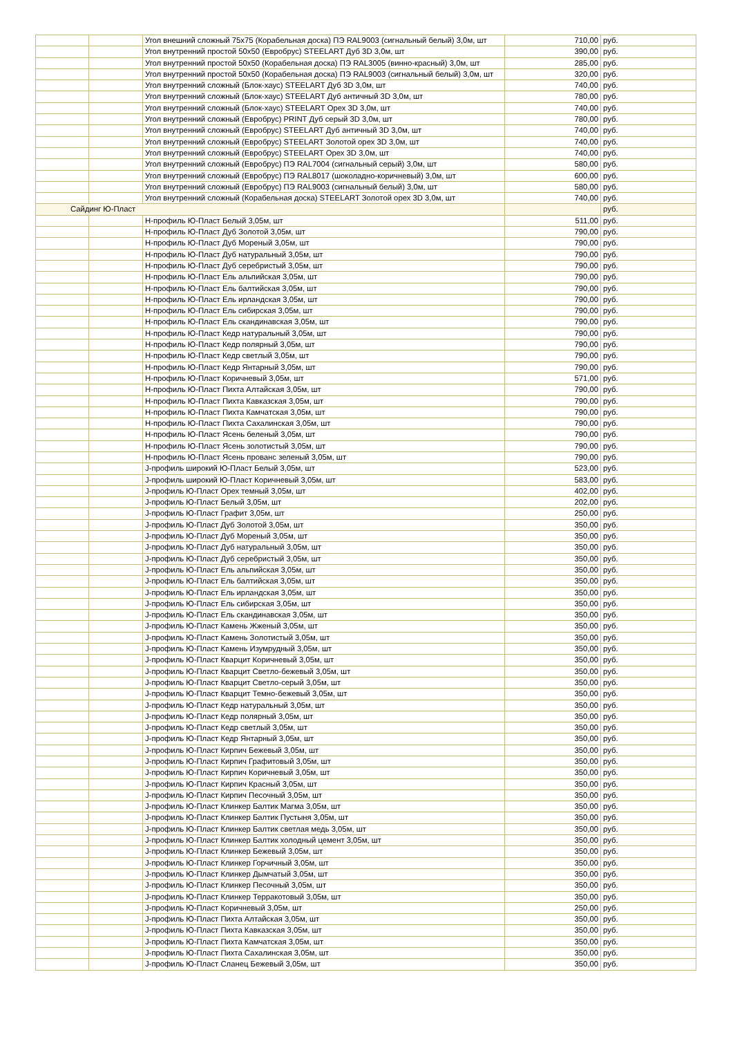| | | Угол внешний сложный 75х75 (Корабельная доска) ПЭ RAL9003 (сигнальный белый) 3,0м, шт | 710,00 | руб. |
| | | Угол внутренний простой 50х50 (Евробрус) STEELART Дуб 3D 3,0м, шт | 390,00 | руб. |
| | | Угол внутренний простой 50х50 (Корабельная доска) ПЭ RAL3005 (винно-красный) 3,0м, шт | 285,00 | руб. |
| | | Угол внутренний простой 50х50 (Корабельная доска) ПЭ RAL9003 (сигнальный белый) 3,0м, шт | 320,00 | руб. |
| | | Угол внутренний сложный (Блок-хаус) STEELART Дуб 3D 3,0м, шт | 740,00 | руб. |
| | | Угол внутренний сложный (Блок-хаус) STEELART Дуб античный 3D 3,0м, шт | 780,00 | руб. |
| | | Угол внутренний сложный (Блок-хаус) STEELART Орех 3D 3,0м, шт | 740,00 | руб. |
| | | Угол внутренний сложный (Евробрус) PRINT Дуб серый 3D 3,0м, шт | 780,00 | руб. |
| | | Угол внутренний сложный (Евробрус) STEELART Дуб античный 3D 3,0м, шт | 740,00 | руб. |
| | | Угол внутренний сложный (Евробрус) STEELART Золотой орех 3D 3,0м, шт | 740,00 | руб. |
| | | Угол внутренний сложный (Евробрус) STEELART Орех 3D 3,0м, шт | 740,00 | руб. |
| | | Угол внутренний сложный (Евробрус) ПЭ RAL7004 (сигнальный серый) 3,0м, шт | 580,00 | руб. |
| | | Угол внутренний сложный (Евробрус) ПЭ RAL8017 (шоколадно-коричневый) 3,0м, шт | 600,00 | руб. |
| | | Угол внутренний сложный (Евробрус) ПЭ RAL9003 (сигнальный белый) 3,0м, шт | 580,00 | руб. |
| | | Угол внутренний сложный (Корабельная доска) STEELART Золотой орех 3D 3,0м, шт | 740,00 | руб. |
| Сайдинг Ю-Пласт | | | | руб. |
| | | H-профиль Ю-Пласт Белый 3,05м, шт | 511,00 | руб. |
| | | H-профиль Ю-Пласт Дуб Золотой 3,05м, шт | 790,00 | руб. |
| | | H-профиль Ю-Пласт Дуб Мореный 3,05м, шт | 790,00 | руб. |
| | | H-профиль Ю-Пласт Дуб натуральный 3,05м, шт | 790,00 | руб. |
| | | H-профиль Ю-Пласт Дуб серебристый 3,05м, шт | 790,00 | руб. |
| | | H-профиль Ю-Пласт Ель альпийская 3,05м, шт | 790,00 | руб. |
| | | H-профиль Ю-Пласт Ель балтийская 3,05м, шт | 790,00 | руб. |
| | | H-профиль Ю-Пласт Ель ирландская 3,05м, шт | 790,00 | руб. |
| | | H-профиль Ю-Пласт Ель сибирская 3,05м, шт | 790,00 | руб. |
| | | H-профиль Ю-Пласт Ель скандинавская 3,05м, шт | 790,00 | руб. |
| | | H-профиль Ю-Пласт Кедр натуральный 3,05м, шт | 790,00 | руб. |
| | | H-профиль Ю-Пласт Кедр полярный 3,05м, шт | 790,00 | руб. |
| | | H-профиль Ю-Пласт Кедр светлый 3,05м, шт | 790,00 | руб. |
| | | H-профиль Ю-Пласт Кедр Янтарный 3,05м, шт | 790,00 | руб. |
| | | H-профиль Ю-Пласт Коричневый 3,05м, шт | 571,00 | руб. |
| | | H-профиль Ю-Пласт Пихта Алтайская 3,05м, шт | 790,00 | руб. |
| | | H-профиль Ю-Пласт Пихта Кавказская 3,05м, шт | 790,00 | руб. |
| | | H-профиль Ю-Пласт Пихта Камчатская 3,05м, шт | 790,00 | руб. |
| | | H-профиль Ю-Пласт Пихта Сахалинская 3,05м, шт | 790,00 | руб. |
| | | H-профиль Ю-Пласт Ясень беленый 3,05м, шт | 790,00 | руб. |
| | | H-профиль Ю-Пласт Ясень золотистый 3,05м, шт | 790,00 | руб. |
| | | H-профиль Ю-Пласт Ясень прованс зеленый 3,05м, шт | 790,00 | руб. |
| | | J-профиль широкий Ю-Пласт Белый 3,05м, шт | 523,00 | руб. |
| | | J-профиль широкий Ю-Пласт Коричневый 3,05м, шт | 583,00 | руб. |
| | | J-профиль Ю-Пласт Орех темный 3,05м, шт | 402,00 | руб. |
| | | J-профиль Ю-Пласт Белый 3,05м, шт | 202,00 | руб. |
| | | J-профиль Ю-Пласт Графит 3,05м, шт | 250,00 | руб. |
| | | J-профиль Ю-Пласт Дуб Золотой 3,05м, шт | 350,00 | руб. |
| | | J-профиль Ю-Пласт Дуб Мореный 3,05м, шт | 350,00 | руб. |
| | | J-профиль Ю-Пласт Дуб натуральный 3,05м, шт | 350,00 | руб. |
| | | J-профиль Ю-Пласт Дуб серебристый 3,05м, шт | 350,00 | руб. |
| | | J-профиль Ю-Пласт Ель альпийская 3,05м, шт | 350,00 | руб. |
| | | J-профиль Ю-Пласт Ель балтийская 3,05м, шт | 350,00 | руб. |
| | | J-профиль Ю-Пласт Ель ирландская 3,05м, шт | 350,00 | руб. |
| | | J-профиль Ю-Пласт Ель сибирская 3,05м, шт | 350,00 | руб. |
| | | J-профиль Ю-Пласт Ель скандинавская 3,05м, шт | 350,00 | руб. |
| | | J-профиль Ю-Пласт Камень Жженый 3,05м, шт | 350,00 | руб. |
| | | J-профиль Ю-Пласт Камень Золотистый 3,05м, шт | 350,00 | руб. |
| | | J-профиль Ю-Пласт Камень Изумрудный 3,05м, шт | 350,00 | руб. |
| | | J-профиль Ю-Пласт Кварцит Коричневый 3,05м, шт | 350,00 | руб. |
| | | J-профиль Ю-Пласт Кварцит Светло-бежевый 3,05м, шт | 350,00 | руб. |
| | | J-профиль Ю-Пласт Кварцит Светло-серый 3,05м, шт | 350,00 | руб. |
| | | J-профиль Ю-Пласт Кварцит Темно-бежевый 3,05м, шт | 350,00 | руб. |
| | | J-профиль Ю-Пласт Кедр натуральный 3,05м, шт | 350,00 | руб. |
| | | J-профиль Ю-Пласт Кедр полярный 3,05м, шт | 350,00 | руб. |
| | | J-профиль Ю-Пласт Кедр светлый 3,05м, шт | 350,00 | руб. |
| | | J-профиль Ю-Пласт Кедр Янтарный 3,05м, шт | 350,00 | руб. |
| | | J-профиль Ю-Пласт Кирпич Бежевый 3,05м, шт | 350,00 | руб. |
| | | J-профиль Ю-Пласт Кирпич Графитовый 3,05м, шт | 350,00 | руб. |
| | | J-профиль Ю-Пласт Кирпич Коричневый 3,05м, шт | 350,00 | руб. |
| | | J-профиль Ю-Пласт Кирпич Красный 3,05м, шт | 350,00 | руб. |
| | | J-профиль Ю-Пласт Кирпич Песочный 3,05м, шт | 350,00 | руб. |
| | | J-профиль Ю-Пласт Клинкер Балтик Магма 3,05м, шт | 350,00 | руб. |
| | | J-профиль Ю-Пласт Клинкер Балтик Пустыня 3,05м, шт | 350,00 | руб. |
| | | J-профиль Ю-Пласт Клинкер Балтик светлая медь 3,05м, шт | 350,00 | руб. |
| | | J-профиль Ю-Пласт Клинкер Балтик холодный цемент 3,05м, шт | 350,00 | руб. |
| | | J-профиль Ю-Пласт Клинкер Бежевый 3,05м, шт | 350,00 | руб. |
| | | J-профиль Ю-Пласт Клинкер Горчичный 3,05м, шт | 350,00 | руб. |
| | | J-профиль Ю-Пласт Клинкер Дымчатый 3,05м, шт | 350,00 | руб. |
| | | J-профиль Ю-Пласт Клинкер Песочный 3,05м, шт | 350,00 | руб. |
| | | J-профиль Ю-Пласт Клинкер Терракотовый 3,05м, шт | 350,00 | руб. |
| | | J-профиль Ю-Пласт Коричневый 3,05м, шт | 250,00 | руб. |
| | | J-профиль Ю-Пласт Пихта Алтайская 3,05м, шт | 350,00 | руб. |
| | | J-профиль Ю-Пласт Пихта Кавказская 3,05м, шт | 350,00 | руб. |
| | | J-профиль Ю-Пласт Пихта Камчатская 3,05м, шт | 350,00 | руб. |
| | | J-профиль Ю-Пласт Пихта Сахалинская 3,05м, шт | 350,00 | руб. |
| | | J-профиль Ю-Пласт Сланец Бежевый 3,05м, шт | 350,00 | руб. |